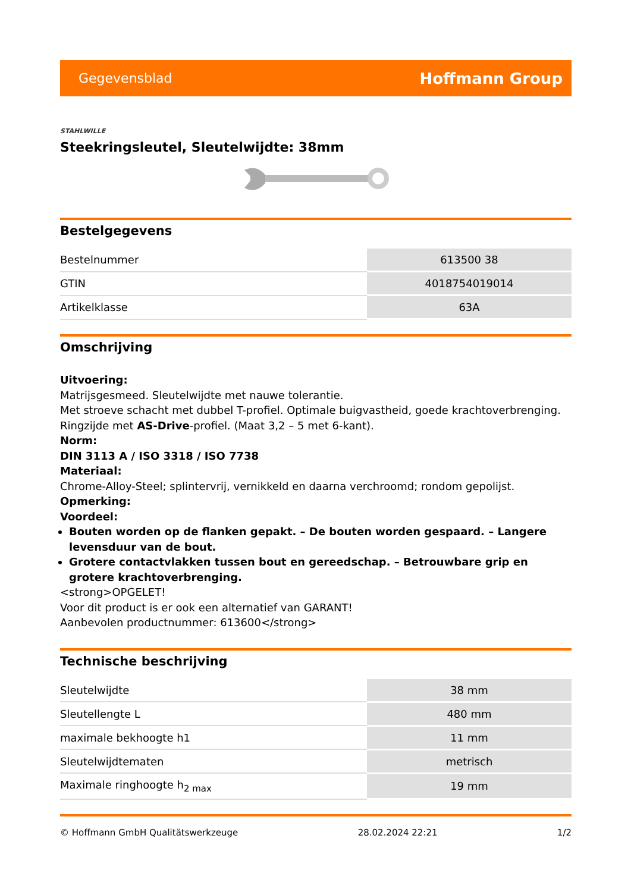Gegevensblad Hoffmann Group
STAHLWILLE
Steekringsleutel, Sleutelwijdte: 38mm
Bestelgegevens
| Bestelnummer | 613500 38 |
| GTIN | 4018754019014 |
| Artikelklasse | 63A |
Omschrijving
Uitvoering:
Matrijsgesmeed. Sleutelwijdte met nauwe tolerantie.
Met stroeve schacht met dubbel T-profiel. Optimale buigvastheid, goede krachtoverbrenging.
Ringzijde met AS-Drive-profiel. (Maat 3,2 – 5 met 6-kant).
Norm:
DIN 3113 A / ISO 3318 / ISO 7738
Materiaal:
Chrome-Alloy-Steel; splintervrij, vernikkeld en daarna verchroomd; rondom gepolijst.
Opmerking:
Voordeel:
Bouten worden op de flanken gepakt. – De bouten worden gespaard. – Langere levensduur van de bout.
Grotere contactvlakken tussen bout en gereedschap. – Betrouwbare grip en grotere krachtoverbrenging.
<strong>OPGELET!
Voor dit product is er ook een alternatief van GARANT!
Aanbevolen productnummer: 613600</strong>
Technische beschrijving
| Sleutelwijdte | 38 mm |
| Sleutellengte L | 480 mm |
| maximale bekhoogte h1 | 11 mm |
| Sleutelwijdtematen | metrisch |
| Maximale ringhoogte h<sub>2 max</sub> | 19 mm |
© Hoffmann GmbH Qualitätswerkzeuge 28.02.2024 22:21 1/2